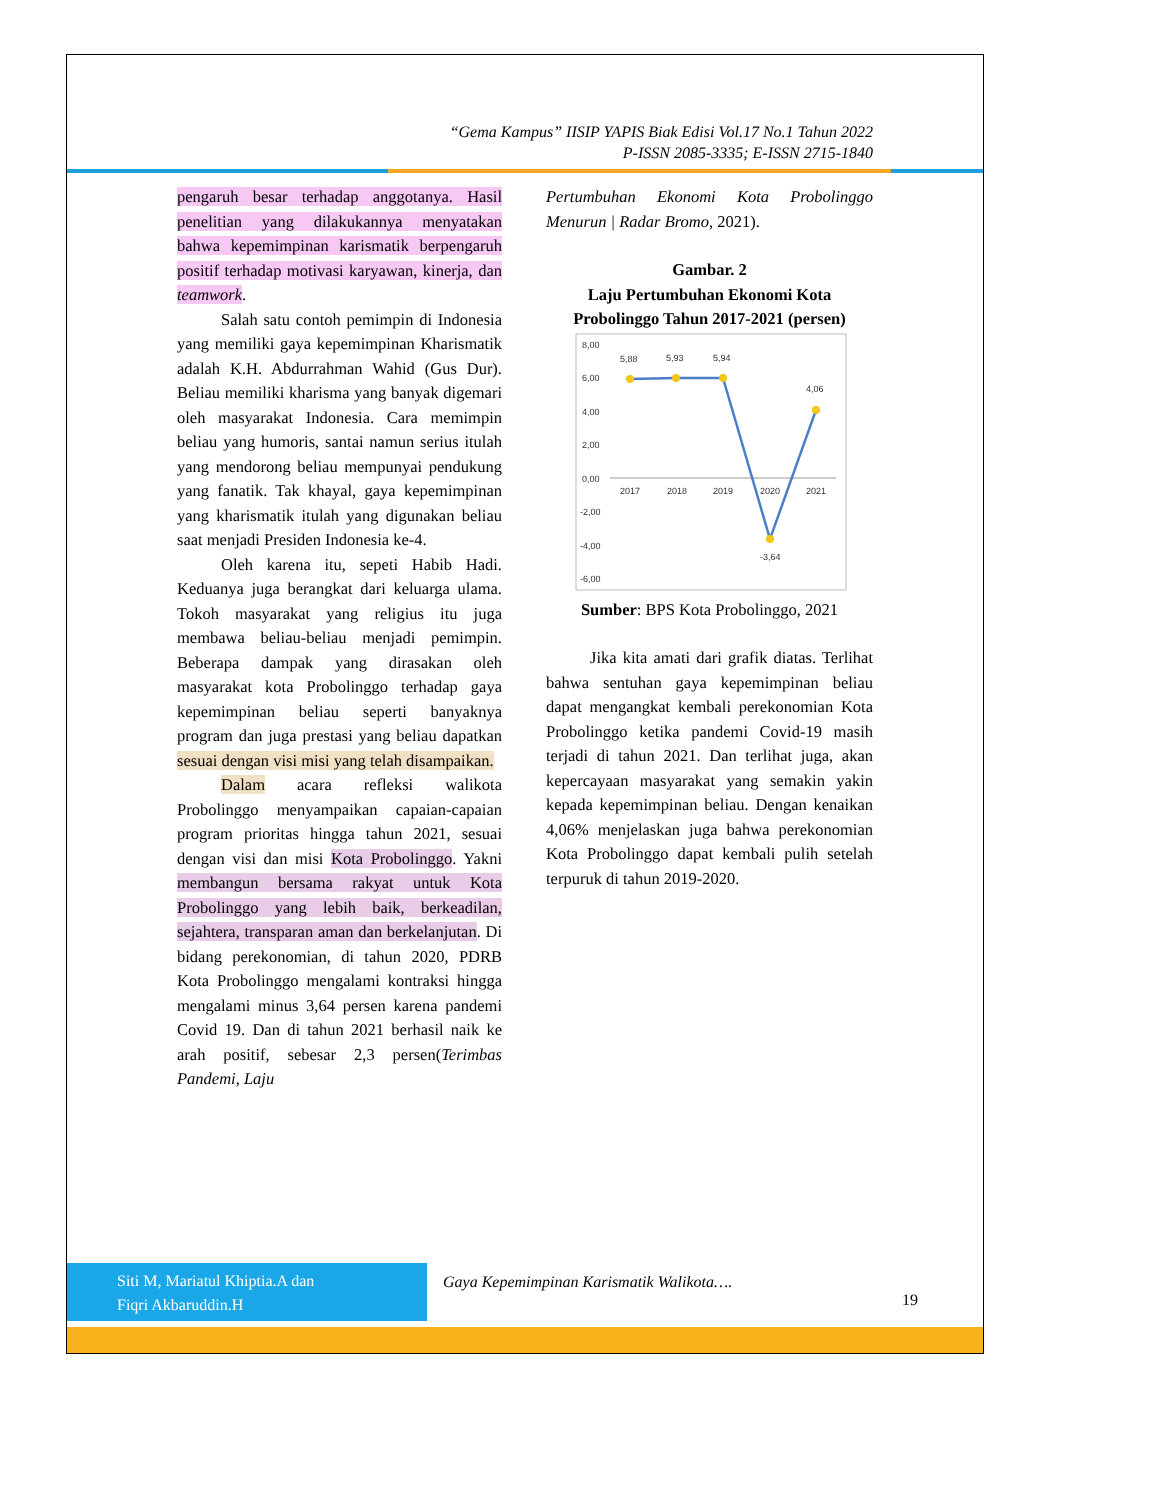“Gema Kampus” IISIP YAPIS Biak Edisi Vol.17 No.1 Tahun 2022
P-ISSN 2085-3335; E-ISSN 2715-1840
pengaruh besar terhadap anggotanya. Hasil penelitian yang dilakukannya menyatakan bahwa kepemimpinan karismatik berpengaruh positif terhadap motivasi karyawan, kinerja, dan teamwork.
Salah satu contoh pemimpin di Indonesia yang memiliki gaya kepemimpinan Kharismatik adalah K.H. Abdurrahman Wahid (Gus Dur). Beliau memiliki kharisma yang banyak digemari oleh masyarakat Indonesia. Cara memimpin beliau yang humoris, santai namun serius itulah yang mendorong beliau mempunyai pendukung yang fanatik. Tak khayal, gaya kepemimpinan yang kharismatik itulah yang digunakan beliau saat menjadi Presiden Indonesia ke-4.
Oleh karena itu, sepeti Habib Hadi. Keduanya juga berangkat dari keluarga ulama. Tokoh masyarakat yang religius itu juga membawa beliau-beliau menjadi pemimpin. Beberapa dampak yang dirasakan oleh masyarakat kota Probolinggo terhadap gaya kepemimpinan beliau seperti banyaknya program dan juga prestasi yang beliau dapatkan sesuai dengan visi misi yang telah disampaikan.
Dalam acara refleksi walikota Probolinggo menyampaikan capaian-capaian program prioritas hingga tahun 2021, sesuai dengan visi dan misi Kota Probolinggo. Yakni membangun bersama rakyat untuk Kota Probolinggo yang lebih baik, berkeadilan, sejahtera, transparan aman dan berkelanjutan. Di bidang perekonomian, di tahun 2020, PDRB Kota Probolinggo mengalami kontraksi hingga mengalami minus 3,64 persen karena pandemi Covid 19. Dan di tahun 2021 berhasil naik ke arah positif, sebesar 2,3 persen(Terimbas Pandemi, Laju
Pertumbuhan Ekonomi Kota Probolinggo Menurun | Radar Bromo, 2021).
Gambar. 2
Laju Pertumbuhan Ekonomi Kota Probolinggo Tahun 2017-2021 (persen)
8,00
6,00
4,00
2,00
0,00
-2,00
-4,00
-6,00
2017
2018
2019
2020
2021
5,88
5,93
5,94
-3,64
4,06
Sumber: BPS Kota Probolinggo, 2021
Jika kita amati dari grafik diatas. Terlihat bahwa sentuhan gaya kepemimpinan beliau dapat mengangkat kembali perekonomian Kota Probolinggo ketika pandemi Covid-19 masih terjadi di tahun 2021. Dan terlihat juga, akan kepercayaan masyarakat yang semakin yakin kepada kepemimpinan beliau. Dengan kenaikan 4,06% menjelaskan juga bahwa perekonomian Kota Probolinggo dapat kembali pulih setelah terpuruk di tahun 2019-2020.
Siti M, Mariatul Khiptia.A dan
Fiqri Akbaruddin.H
Gaya Kepemimpinan Karismatik Walikota….
19